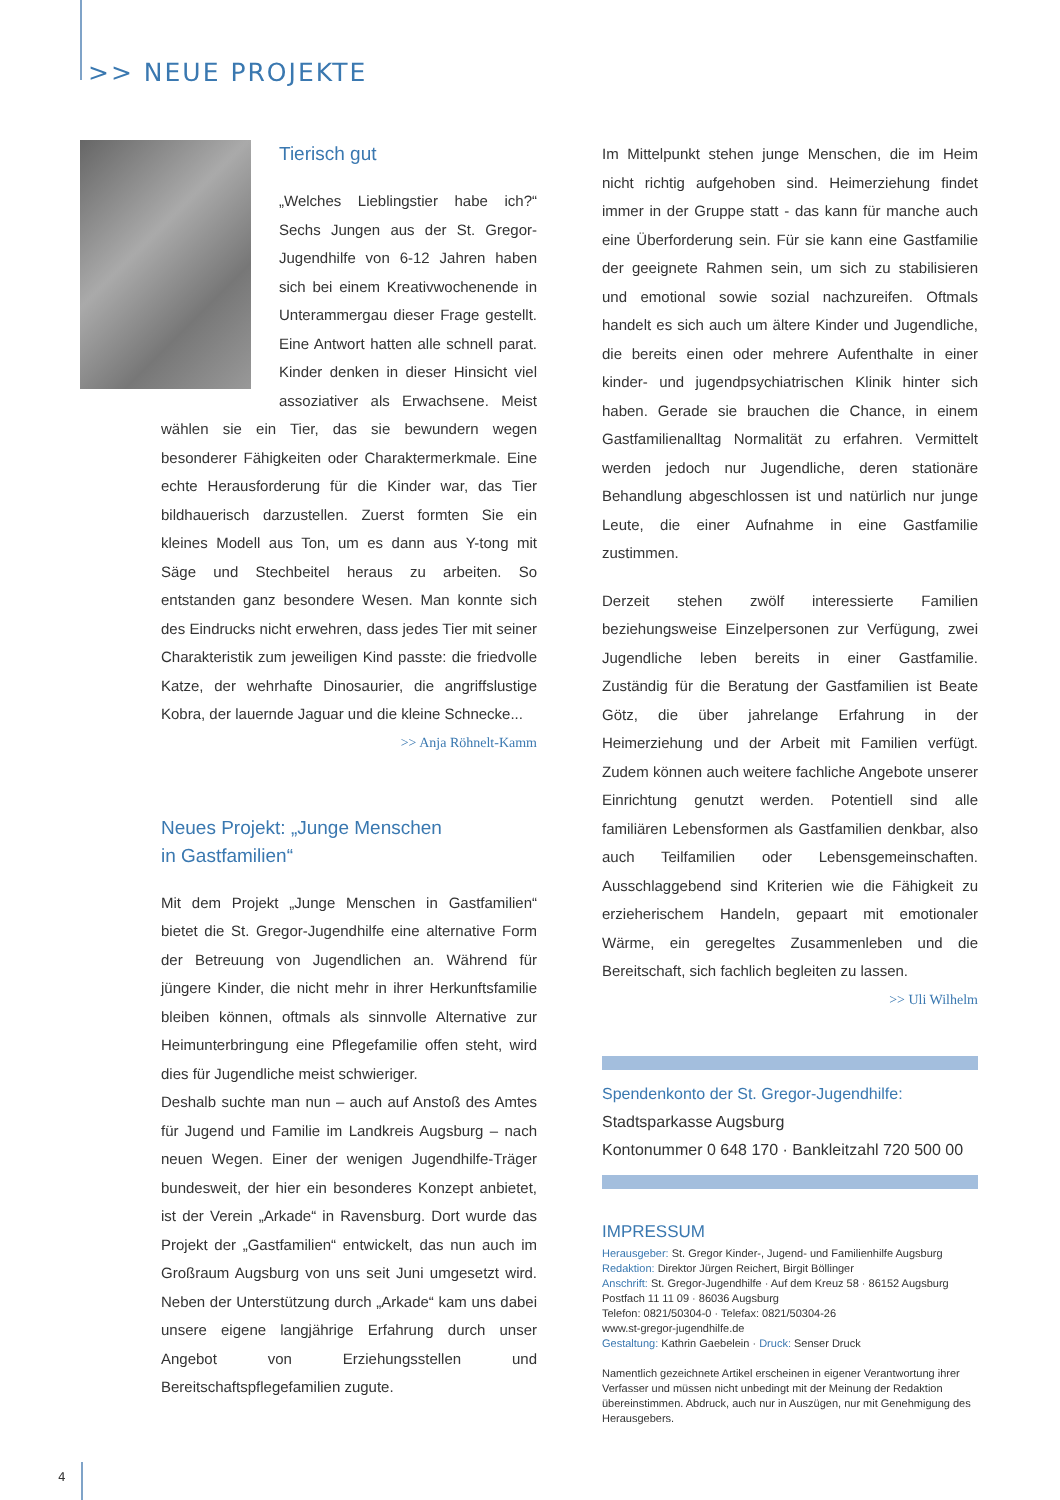>> NEUE PROJEKTE
Tierisch gut
„Welches Lieblingstier habe ich?“ Sechs Jungen aus der St. Gregor-Jugendhilfe von 6-12 Jahren haben sich bei einem Kreativwochenende in Unterammergau dieser Frage gestellt. Eine Antwort hatten alle schnell parat. Kinder denken in dieser Hinsicht viel assoziativer als Erwachsene. Meist wählen sie ein Tier, das sie bewundern wegen besonderer Fähigkeiten oder Charaktermerkmale. Eine echte Herausforderung für die Kinder war, das Tier bildhauerisch darzustellen. Zuerst formten Sie ein kleines Modell aus Ton, um es dann aus Y-tong mit Säge und Stechbeitel heraus zu arbeiten. So entstanden ganz besondere Wesen. Man konnte sich des Eindrucks nicht erwehren, dass jedes Tier mit seiner Charakteristik zum jeweiligen Kind passte: die friedvolle Katze, der wehrhafte Dinosaurier, die angriffslustige Kobra, der lauernde Jaguar und die kleine Schnecke...
>> Anja Röhnelt-Kamm
Neues Projekt: „Junge Menschen
in Gastfamilien“
Mit dem Projekt „Junge Menschen in Gastfamilien“ bietet die St. Gregor-Jugendhilfe eine alternative Form der Betreuung von Jugendlichen an. Während für jüngere Kinder, die nicht mehr in ihrer Herkunftsfamilie bleiben können, oftmals als sinnvolle Alternative zur Heimunterbringung eine Pflegefamilie offen steht, wird dies für Jugendliche meist schwieriger.
Deshalb suchte man nun – auch auf Anstoß des Amtes für Jugend und Familie im Landkreis Augsburg – nach neuen Wegen. Einer der wenigen Jugendhilfe-Träger bundesweit, der hier ein besonderes Konzept anbietet, ist der Verein „Arkade“ in Ravensburg. Dort wurde das Projekt der „Gastfamilien“ entwickelt, das nun auch im Großraum Augsburg von uns seit Juni umgesetzt wird. Neben der Unterstützung durch „Arkade“ kam uns dabei unsere eigene langjährige Erfahrung durch unser Angebot von Erziehungsstellen und Bereitschaftspflegefamilien zugute.
Im Mittelpunkt stehen junge Menschen, die im Heim nicht richtig aufgehoben sind. Heimerziehung findet immer in der Gruppe statt - das kann für manche auch eine Überforderung sein. Für sie kann eine Gastfamilie der geeignete Rahmen sein, um sich zu stabilisieren und emotional sowie sozial nachzureifen. Oftmals handelt es sich auch um ältere Kinder und Jugendliche, die bereits einen oder mehrere Aufenthalte in einer kinder- und jugendpsychiatrischen Klinik hinter sich haben. Gerade sie brauchen die Chance, in einem Gastfamilienalltag Normalität zu erfahren. Vermittelt werden jedoch nur Jugendliche, deren stationäre Behandlung abgeschlossen ist und natürlich nur junge Leute, die einer Aufnahme in eine Gastfamilie zustimmen.
Derzeit stehen zwölf interessierte Familien beziehungsweise Einzelpersonen zur Verfügung, zwei Jugendliche leben bereits in einer Gastfamilie. Zuständig für die Beratung der Gastfamilien ist Beate Götz, die über jahrelange Erfahrung in der Heimerziehung und der Arbeit mit Familien verfügt. Zudem können auch weitere fachliche Angebote unserer Einrichtung genutzt werden. Potentiell sind alle familiären Lebensformen als Gastfamilien denkbar, also auch Teilfamilien oder Lebensgemeinschaften. Ausschlaggebend sind Kriterien wie die Fähigkeit zu erzieherischem Handeln, gepaart mit emotionaler Wärme, ein geregeltes Zusammenleben und die Bereitschaft, sich fachlich begleiten zu lassen. >> Uli Wilhelm
Spendenkonto der St. Gregor-Jugendhilfe:
Stadtsparkasse Augsburg
Kontonummer 0 648 170 · Bankleitzahl 720 500 00
IMPRESSUM
Herausgeber: St. Gregor Kinder-, Jugend- und Familienhilfe Augsburg
Redaktion: Direktor Jürgen Reichert, Birgit Böllinger
Anschrift: St. Gregor-Jugendhilfe · Auf dem Kreuz 58 · 86152 Augsburg
Postfach 11 11 09 · 86036 Augsburg
Telefon: 0821/50304-0 · Telefax: 0821/50304-26
www.st-gregor-jugendhilfe.de
Gestaltung: Kathrin Gaebelein · Druck: Senser Druck
Namentlich gezeichnete Artikel erscheinen in eigener Verantwortung ihrer Verfasser und müssen nicht unbedingt mit der Meinung der Redaktion übereinstimmen. Abdruck, auch nur in Auszügen, nur mit Genehmigung des Herausgebers.
4